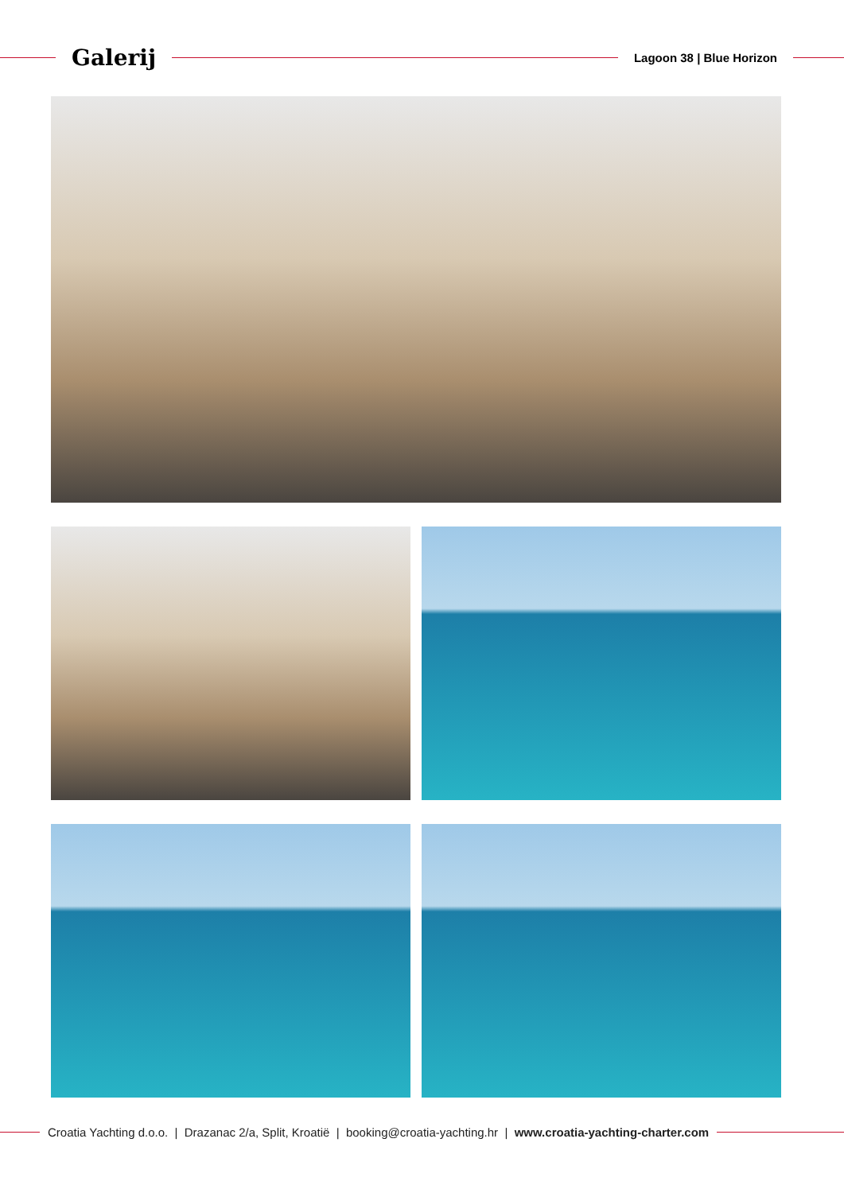Galerij
Lagoon 38 | Blue Horizon
Croatia Yachting d.o.o. | Drazanac 2/a, Split, Kroatië | booking@croatia-yachting.hr | www.croatia-yachting-charter.com